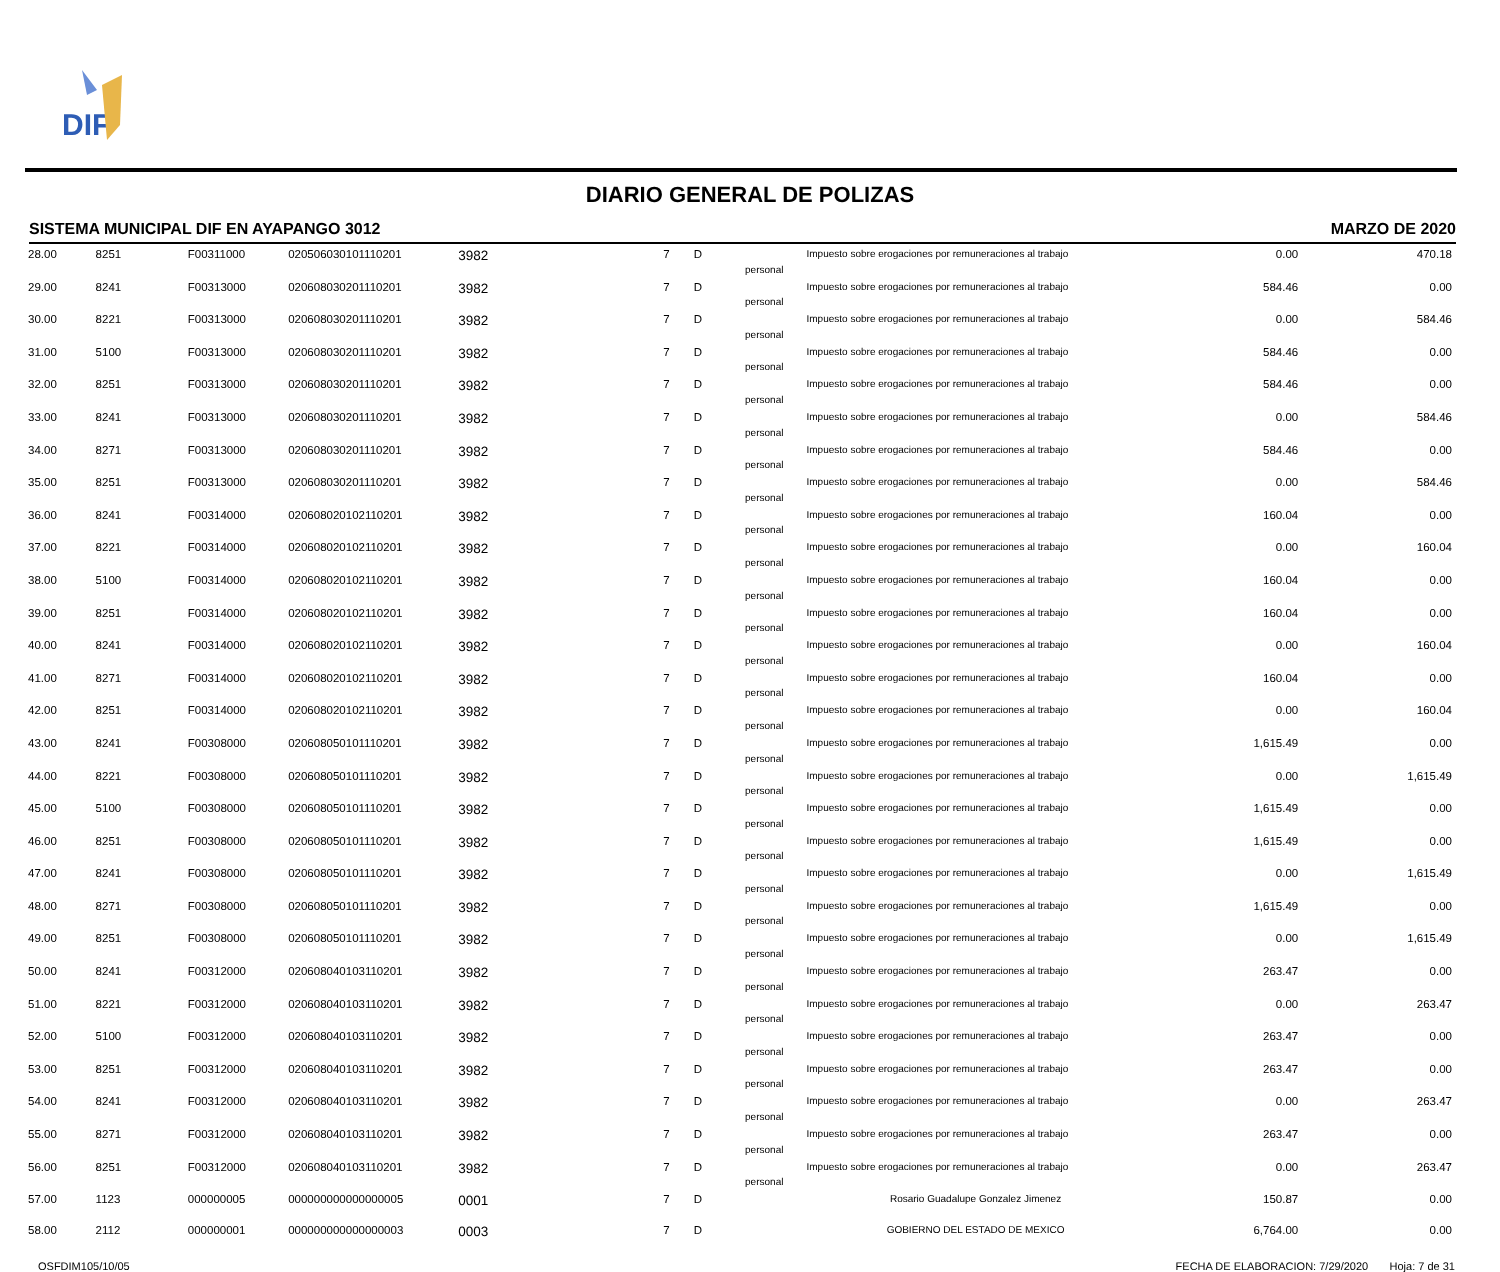DIF
DIARIO GENERAL DE POLIZAS
SISTEMA MUNICIPAL DIF EN AYAPANGO 3012 MARZO DE 2020
| 28.00 | 8251 | F00311000 | 020506030101110201 | 3982 | 7 | D | personal | Impuesto sobre erogaciones por remuneraciones al trabajo | 0.00 | 470.18 |
| 29.00 | 8241 | F00313000 | 020608030201110201 | 3982 | 7 | D | personal | Impuesto sobre erogaciones por remuneraciones al trabajo | 584.46 | 0.00 |
| 30.00 | 8221 | F00313000 | 020608030201110201 | 3982 | 7 | D | personal | Impuesto sobre erogaciones por remuneraciones al trabajo | 0.00 | 584.46 |
| 31.00 | 5100 | F00313000 | 020608030201110201 | 3982 | 7 | D | personal | Impuesto sobre erogaciones por remuneraciones al trabajo | 584.46 | 0.00 |
| 32.00 | 8251 | F00313000 | 020608030201110201 | 3982 | 7 | D | personal | Impuesto sobre erogaciones por remuneraciones al trabajo | 584.46 | 0.00 |
| 33.00 | 8241 | F00313000 | 020608030201110201 | 3982 | 7 | D | personal | Impuesto sobre erogaciones por remuneraciones al trabajo | 0.00 | 584.46 |
| 34.00 | 8271 | F00313000 | 020608030201110201 | 3982 | 7 | D | personal | Impuesto sobre erogaciones por remuneraciones al trabajo | 584.46 | 0.00 |
| 35.00 | 8251 | F00313000 | 020608030201110201 | 3982 | 7 | D | personal | Impuesto sobre erogaciones por remuneraciones al trabajo | 0.00 | 584.46 |
| 36.00 | 8241 | F00314000 | 020608020102110201 | 3982 | 7 | D | personal | Impuesto sobre erogaciones por remuneraciones al trabajo | 160.04 | 0.00 |
| 37.00 | 8221 | F00314000 | 020608020102110201 | 3982 | 7 | D | personal | Impuesto sobre erogaciones por remuneraciones al trabajo | 0.00 | 160.04 |
| 38.00 | 5100 | F00314000 | 020608020102110201 | 3982 | 7 | D | personal | Impuesto sobre erogaciones por remuneraciones al trabajo | 160.04 | 0.00 |
| 39.00 | 8251 | F00314000 | 020608020102110201 | 3982 | 7 | D | personal | Impuesto sobre erogaciones por remuneraciones al trabajo | 160.04 | 0.00 |
| 40.00 | 8241 | F00314000 | 020608020102110201 | 3982 | 7 | D | personal | Impuesto sobre erogaciones por remuneraciones al trabajo | 0.00 | 160.04 |
| 41.00 | 8271 | F00314000 | 020608020102110201 | 3982 | 7 | D | personal | Impuesto sobre erogaciones por remuneraciones al trabajo | 160.04 | 0.00 |
| 42.00 | 8251 | F00314000 | 020608020102110201 | 3982 | 7 | D | personal | Impuesto sobre erogaciones por remuneraciones al trabajo | 0.00 | 160.04 |
| 43.00 | 8241 | F00308000 | 020608050101110201 | 3982 | 7 | D | personal | Impuesto sobre erogaciones por remuneraciones al trabajo | 1,615.49 | 0.00 |
| 44.00 | 8221 | F00308000 | 020608050101110201 | 3982 | 7 | D | personal | Impuesto sobre erogaciones por remuneraciones al trabajo | 0.00 | 1,615.49 |
| 45.00 | 5100 | F00308000 | 020608050101110201 | 3982 | 7 | D | personal | Impuesto sobre erogaciones por remuneraciones al trabajo | 1,615.49 | 0.00 |
| 46.00 | 8251 | F00308000 | 020608050101110201 | 3982 | 7 | D | personal | Impuesto sobre erogaciones por remuneraciones al trabajo | 1,615.49 | 0.00 |
| 47.00 | 8241 | F00308000 | 020608050101110201 | 3982 | 7 | D | personal | Impuesto sobre erogaciones por remuneraciones al trabajo | 0.00 | 1,615.49 |
| 48.00 | 8271 | F00308000 | 020608050101110201 | 3982 | 7 | D | personal | Impuesto sobre erogaciones por remuneraciones al trabajo | 1,615.49 | 0.00 |
| 49.00 | 8251 | F00308000 | 020608050101110201 | 3982 | 7 | D | personal | Impuesto sobre erogaciones por remuneraciones al trabajo | 0.00 | 1,615.49 |
| 50.00 | 8241 | F00312000 | 020608040103110201 | 3982 | 7 | D | personal | Impuesto sobre erogaciones por remuneraciones al trabajo | 263.47 | 0.00 |
| 51.00 | 8221 | F00312000 | 020608040103110201 | 3982 | 7 | D | personal | Impuesto sobre erogaciones por remuneraciones al trabajo | 0.00 | 263.47 |
| 52.00 | 5100 | F00312000 | 020608040103110201 | 3982 | 7 | D | personal | Impuesto sobre erogaciones por remuneraciones al trabajo | 263.47 | 0.00 |
| 53.00 | 8251 | F00312000 | 020608040103110201 | 3982 | 7 | D | personal | Impuesto sobre erogaciones por remuneraciones al trabajo | 263.47 | 0.00 |
| 54.00 | 8241 | F00312000 | 020608040103110201 | 3982 | 7 | D | personal | Impuesto sobre erogaciones por remuneraciones al trabajo | 0.00 | 263.47 |
| 55.00 | 8271 | F00312000 | 020608040103110201 | 3982 | 7 | D | personal | Impuesto sobre erogaciones por remuneraciones al trabajo | 263.47 | 0.00 |
| 56.00 | 8251 | F00312000 | 020608040103110201 | 3982 | 7 | D | personal | Impuesto sobre erogaciones por remuneraciones al trabajo | 0.00 | 263.47 |
| 57.00 | 1123 | 000000005 | 000000000000000005 | 0001 | 7 | D | | Rosario Guadalupe Gonzalez Jimenez | 150.87 | 0.00 |
| 58.00 | 2112 | 000000001 | 000000000000000003 | 0003 | 7 | D | | GOBIERNO DEL ESTADO DE MEXICO | 6,764.00 | 0.00 |
OSFDIM105/10/05 FECHA DE ELABORACION: 7/29/2020 Hoja: 7 de 31